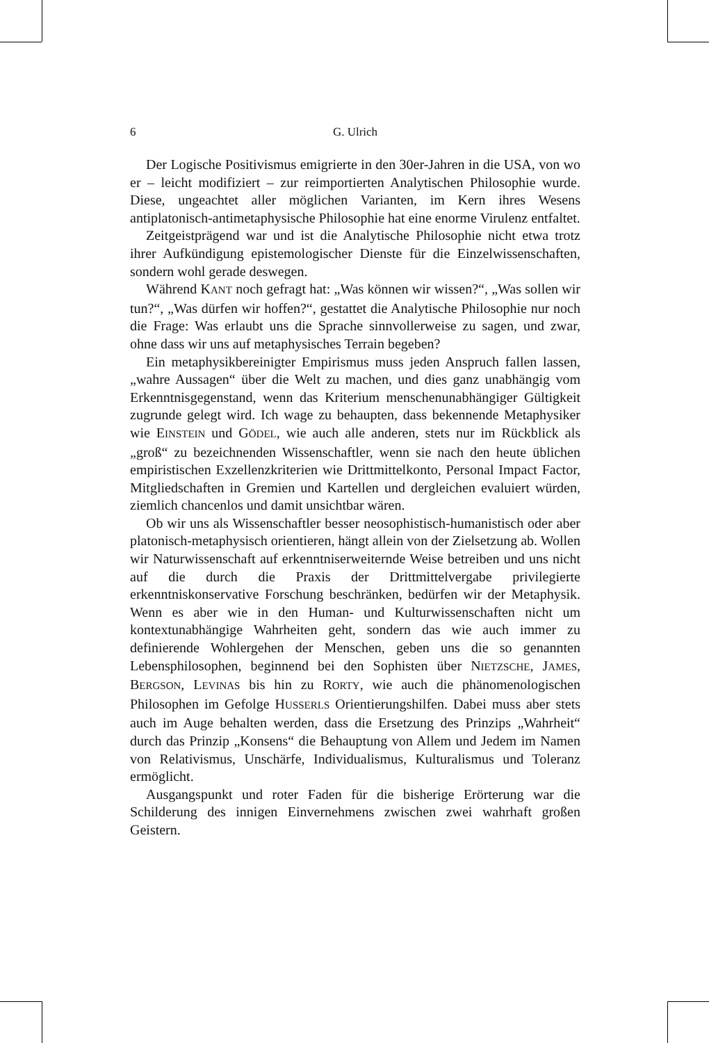6 G. Ulrich
Der Logische Positivismus emigrierte in den 30er-Jahren in die USA, von wo er – leicht modifiziert – zur reimportierten Analytischen Philosophie wurde. Diese, ungeachtet aller möglichen Varianten, im Kern ihres Wesens antiplatonisch-antimetaphysische Philosophie hat eine enorme Virulenz entfaltet.
Zeitgeistprägend war und ist die Analytische Philosophie nicht etwa trotz ihrer Aufkündigung epistemologischer Dienste für die Einzelwissenschaften, sondern wohl gerade deswegen.
Während KANT noch gefragt hat: „Was können wir wissen?“, „Was sollen wir tun?“, „Was dürfen wir hoffen?“, gestattet die Analytische Philosophie nur noch die Frage: Was erlaubt uns die Sprache sinnvollerweise zu sagen, und zwar, ohne dass wir uns auf metaphysisches Terrain begeben?
Ein metaphysikbereinigter Empirismus muss jeden Anspruch fallen lassen, „wahre Aussagen“ über die Welt zu machen, und dies ganz unabhängig vom Erkenntnisgegenstand, wenn das Kriterium menschenunabhängiger Gültigkeit zugrunde gelegt wird. Ich wage zu behaupten, dass bekennende Metaphysiker wie EINSTEIN und GÖDEL, wie auch alle anderen, stets nur im Rückblick als „groß“ zu bezeichnenden Wissenschaftler, wenn sie nach den heute üblichen empiristischen Exzellenzkriterien wie Drittmittelkonto, Personal Impact Factor, Mitgliedschaften in Gremien und Kartellen und dergleichen evaluiert würden, ziemlich chancenlos und damit unsichtbar wären.
Ob wir uns als Wissenschaftler besser neosophistisch-humanistisch oder aber platonisch-metaphysisch orientieren, hängt allein von der Zielsetzung ab. Wollen wir Naturwissenschaft auf erkenntniserweiternde Weise betreiben und uns nicht auf die durch die Praxis der Drittmittelvergabe privilegierte erkenntniskonservative Forschung beschränken, bedürfen wir der Metaphysik. Wenn es aber wie in den Human- und Kulturwissenschaften nicht um kontextunabhängige Wahrheiten geht, sondern das wie auch immer zu definierende Wohlergehen der Menschen, geben uns die so genannten Lebensphilosophen, beginnend bei den Sophisten über NIETZSCHE, JAMES, BERGSON, LEVINAS bis hin zu RORTY, wie auch die phänomenologischen Philosophen im Gefolge HUSSERLS Orientierungshilfen. Dabei muss aber stets auch im Auge behalten werden, dass die Ersetzung des Prinzips „Wahrheit“ durch das Prinzip „Konsens“ die Behauptung von Allem und Jedem im Namen von Relativismus, Unschärfe, Individualismus, Kulturalismus und Toleranz ermöglicht.
Ausgangspunkt und roter Faden für die bisherige Erörterung war die Schilderung des innigen Einvernehmens zwischen zwei wahrhaft großen Geistern.